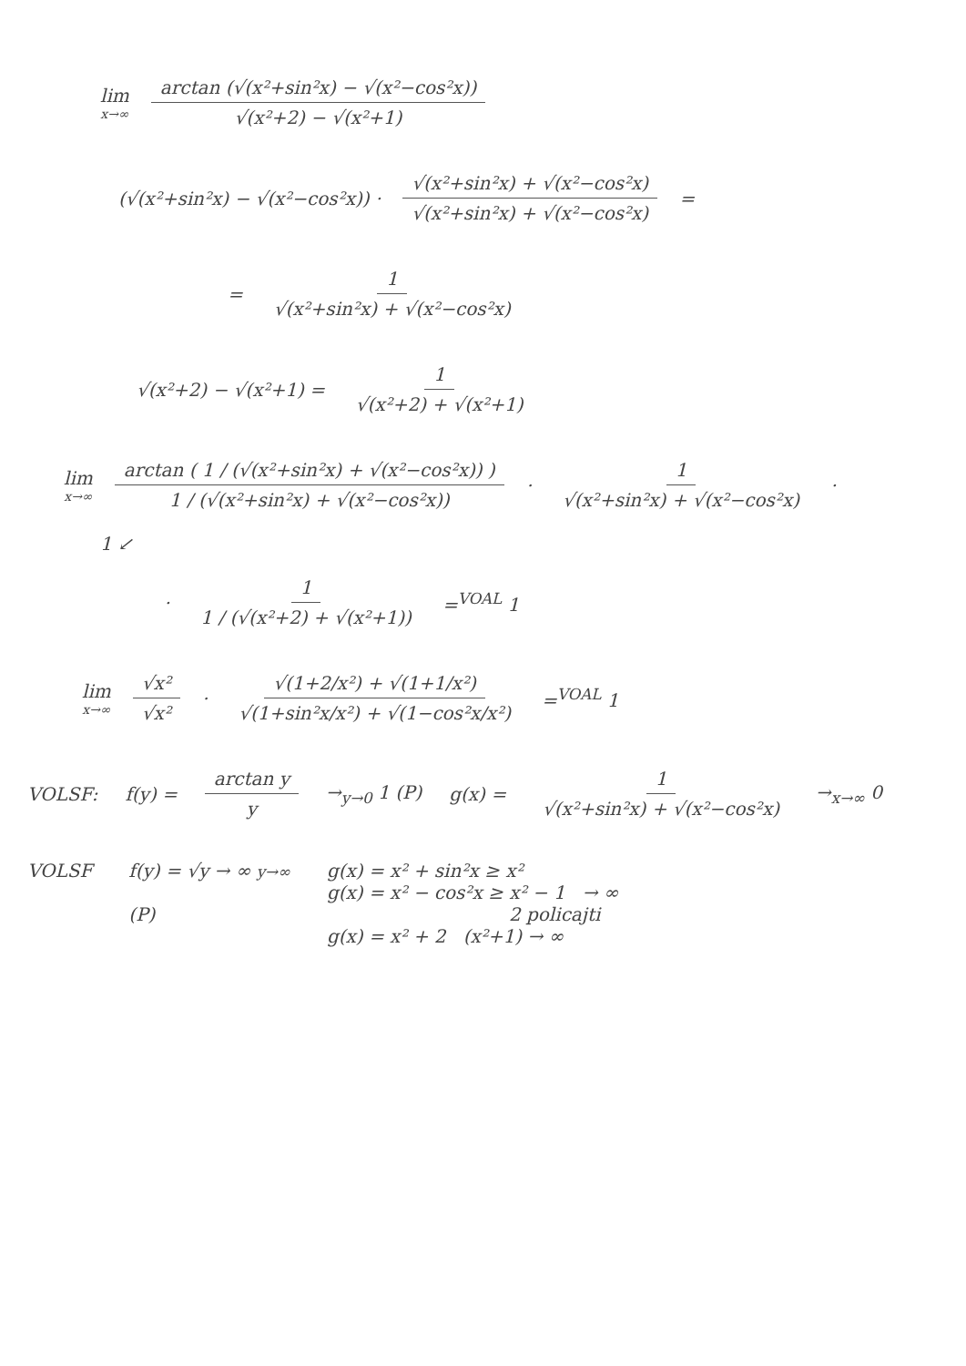lim x→∞ arctan (√(x²+sin²x) − √(x²−cos²x)) √(x²+2) − √(x²+1)
(√(x²+sin²x) − √(x²−cos²x)) · √(x²+sin²x) + √(x²−cos²x) √(x²+sin²x) + √(x²−cos²x) =
= 1 √(x²+sin²x) + √(x²−cos²x)
√(x²+2) − √(x²+1) = 1 √(x²+2) + √(x²+1)
lim x→∞ arctan ( 1 / (√(x²+sin²x) + √(x²−cos²x)) ) 1 / (√(x²+sin²x) + √(x²−cos²x)) · 1 √(x²+sin²x) + √(x²−cos²x) ·
1 ↙
· 1 1 / (√(x²+2) + √(x²+1)) =<sup>VOAL</sup> 1
lim x→∞ √x² √x² · √(1+2/x²) + √(1+1/x²) √(1+sin²x/x²) + √(1−cos²x/x²) =<sup>VOAL</sup> 1
VOLSF: f(y) = arctan y y →<sub>y→0</sub> 1 (P) g(x) = 1 √(x²+sin²x) + √(x²−cos²x) →<sub>x→∞</sub> 0
VOLSF f(y) = √y → ∞ y→∞
(P) g(x) = x² + sin²x ≥ x²
g(x) = x² − cos²x ≥ x² − 1 → ∞
2 policajti
g(x) = x² + 2 (x²+1) → ∞